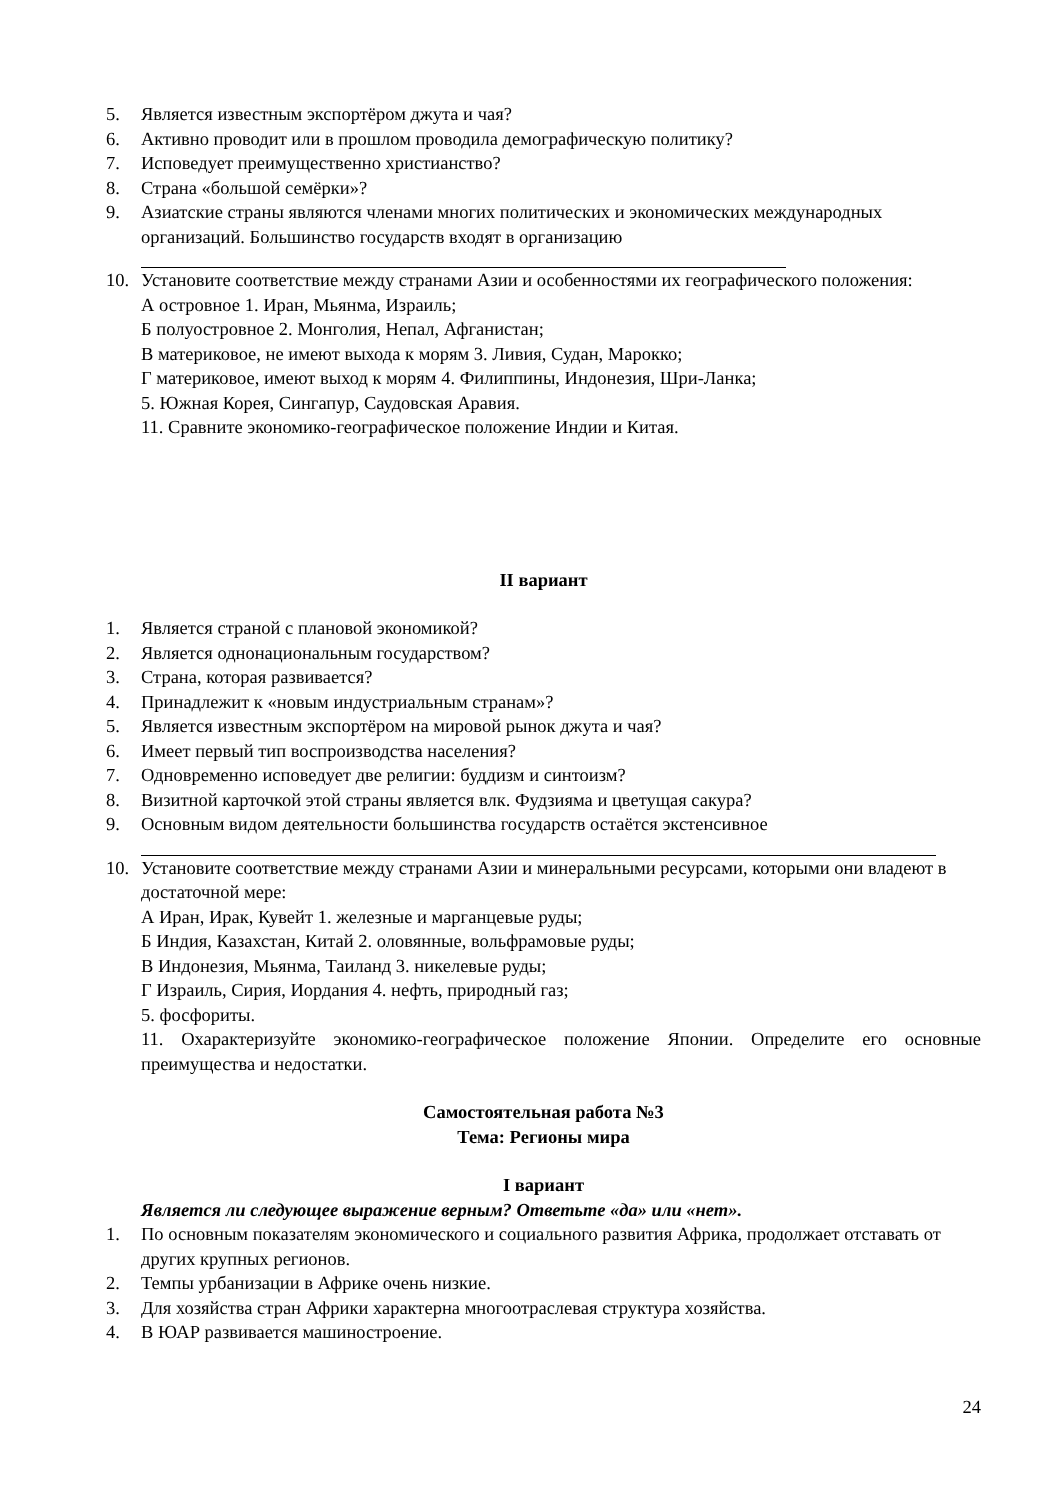5. Является известным экспортёром джута и чая?
6. Активно проводит или в прошлом проводила демографическую политику?
7. Исповедует преимущественно христианство?
8. Страна «большой семёрки»?
9. Азиатские страны являются членами многих политических и экономических международных организаций. Большинство государств входят в организацию
10. Установите соответствие между странами Азии и особенностями их географического положения:
А островное 1. Иран, Мьянма, Израиль;
Б полуостровное 2. Монголия, Непал, Афганистан;
В материковое, не имеют выхода к морям 3. Ливия, Судан, Марокко;
Г материковое, имеют выход к морям 4. Филиппины, Индонезия, Шри-Ланка;
5. Южная Корея, Сингапур, Саудовская Аравия.
11. Сравните экономико-географическое положение Индии и Китая.
II вариант
1. Является страной с плановой экономикой?
2. Является однонациональным государством?
3. Страна, которая развивается?
4. Принадлежит к «новым индустриальным странам»?
5. Является известным экспортёром на мировой рынок джута и чая?
6. Имеет первый тип воспроизводства населения?
7. Одновременно исповедует две религии: буддизм и синтоизм?
8. Визитной карточкой этой страны является влк. Фудзияма и цветущая сакура?
9. Основным видом деятельности большинства государств остаётся экстенсивное
10. Установите соответствие между странами Азии и минеральными ресурсами, которыми они владеют в достаточной мере:
А Иран, Ирак, Кувейт 1. железные и марганцевые руды;
Б Индия, Казахстан, Китай 2. оловянные, вольфрамовые руды;
В Индонезия, Мьянма, Таиланд 3. никелевые руды;
Г Израиль, Сирия, Иордания 4. нефть, природный газ;
5. фосфориты.
11. Охарактеризуйте экономико-географическое положение Японии. Определите его основные преимущества и недостатки.
Самостоятельная работа №3
Тема: Регионы мира
I вариант
Является ли следующее выражение верным? Ответьте «да» или «нет».
1. По основным показателям экономического и социального развития Африка, продолжает отставать от других крупных регионов.
2. Темпы урбанизации в Африке очень низкие.
3. Для хозяйства стран Африки характерна многоотраслевая структура хозяйства.
4. В ЮАР развивается машиностроение.
24